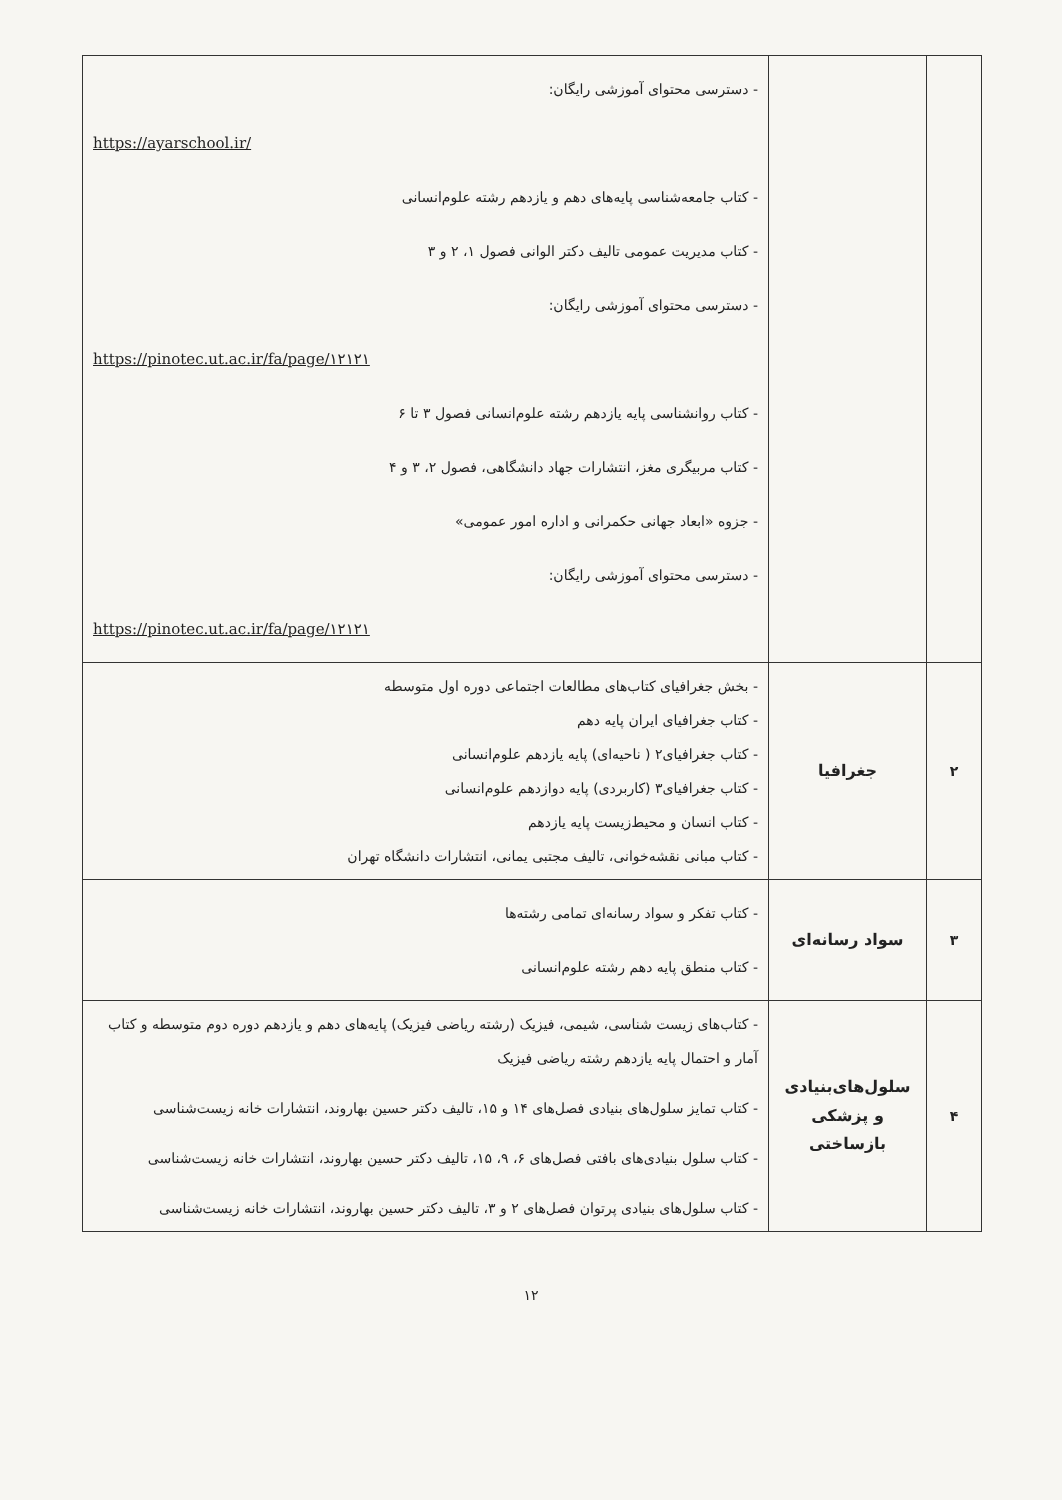| | | - دسترسی محتوای آموزشی رایگان: https://ayarschool.ir/ - کتاب جامعه‌شناسی پایه‌های دهم و یازدهم رشته علوم‌انسانی - کتاب مدیریت عمومی تالیف دکتر الوانی فصول ۱، ۲ و ۳ - دسترسی محتوای آموزشی رایگان: https://pinotec.ut.ac.ir/fa/page/۱۲۱۲۱ - کتاب روانشناسی پایه یازدهم رشته علوم‌انسانی فصول ۳ تا ۶ - کتاب مربیگری مغز، انتشارات جهاد دانشگاهی، فصول ۲، ۳ و ۴ - جزوه «ابعاد جهانی حکمرانی و اداره امور عمومی» - دسترسی محتوای آموزشی رایگان: https://pinotec.ut.ac.ir/fa/page/۱۲۱۲۱ |
| ۲ | جغرافیا | - بخش جغرافیای کتاب‌های مطالعات اجتماعی دوره اول متوسطه - کتاب جغرافیای ایران پایه دهم - کتاب جغرافیای۲ ( ناحیه‌ای) پایه یازدهم علوم‌انسانی - کتاب جغرافیای۳ (کاربردی) پایه دوازدهم علوم‌انسانی - کتاب انسان و محیط‌زیست پایه یازدهم - کتاب مبانی نقشه‌خوانی، تالیف مجتبی یمانی، انتشارات دانشگاه تهران |
| ۳ | سواد رسانه‌ای | - کتاب تفکر و سواد رسانه‌ای تمامی رشته‌ها - کتاب منطق پایه دهم رشته علوم‌انسانی |
| ۴ | سلول‌های‌بنیادی و پزشکی بازساختی | - کتاب‌های زیست شناسی، شیمی، فیزیک (رشته ریاضی فیزیک) پایه‌های دهم و یازدهم دوره دوم متوسطه و کتاب آمار و احتمال پایه یازدهم رشته ریاضی فیزیک - کتاب تمایز سلول‌های بنیادی فصل‌های ۱۴ و ۱۵، تالیف دکتر حسین بهاروند، انتشارات خانه زیست‌شناسی - کتاب سلول بنیادی‌های بافتی فصل‌های ۶، ۹، ۱۵، تالیف دکتر حسین بهاروند، انتشارات خانه زیست‌شناسی - کتاب سلول‌های بنیادی پرتوان فصل‌های ۲ و ۳، تالیف دکتر حسین بهاروند، انتشارات خانه زیست‌شناسی |
۱۲